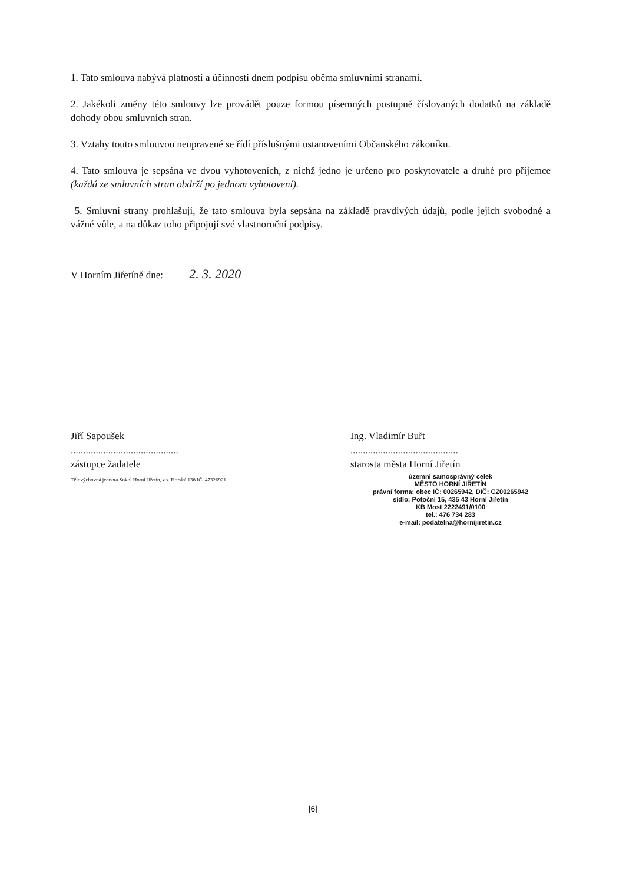1. Tato smlouva nabývá platnosti a účinnosti dnem podpisu oběma smluvními stranami.
2. Jakékoli změny této smlouvy lze provádět pouze formou písemných postupně číslovaných dodatků na základě dohody obou smluvních stran.
3. Vztahy touto smlouvou neupravené se řídí příslušnými ustanoveními Občanského zákoníku.
4. Tato smlouva je sepsána ve dvou vyhotoveních, z nichž jedno je určeno pro poskytovatele a druhé pro příjemce (každá ze smluvních stran obdrží po jednom vyhotovení).
5. Smluvní strany prohlašují, že tato smlouva byla sepsána na základě pravdivých údajů, podle jejich svobodné a vážné vůle, a na důkaz toho připojují své vlastnoruční podpisy.
V Horním Jiřetíně dne: 2. 3. 2020
Jiří Sapoušek
...........................................
zástupce žadatele
Tělovýchovná jednota Sokol Horní Jiřetín, z.s. Horská 138 IČ: 47326921
Ing. Vladimír Buřt
...........................................
starosta města Horní Jiřetín
územní samosprávný celek
MĚSTO HORNÍ JIŘETÍN
právní forma: obec IČ: 00265942, DIČ: CZ00265942
sídlo: Potoční 15, 435 43 Horní Jiřetín
KB Most 2222491/0100
tel.: 476 734 283
e-mail: podatelna@hornijiretin.cz
[6]